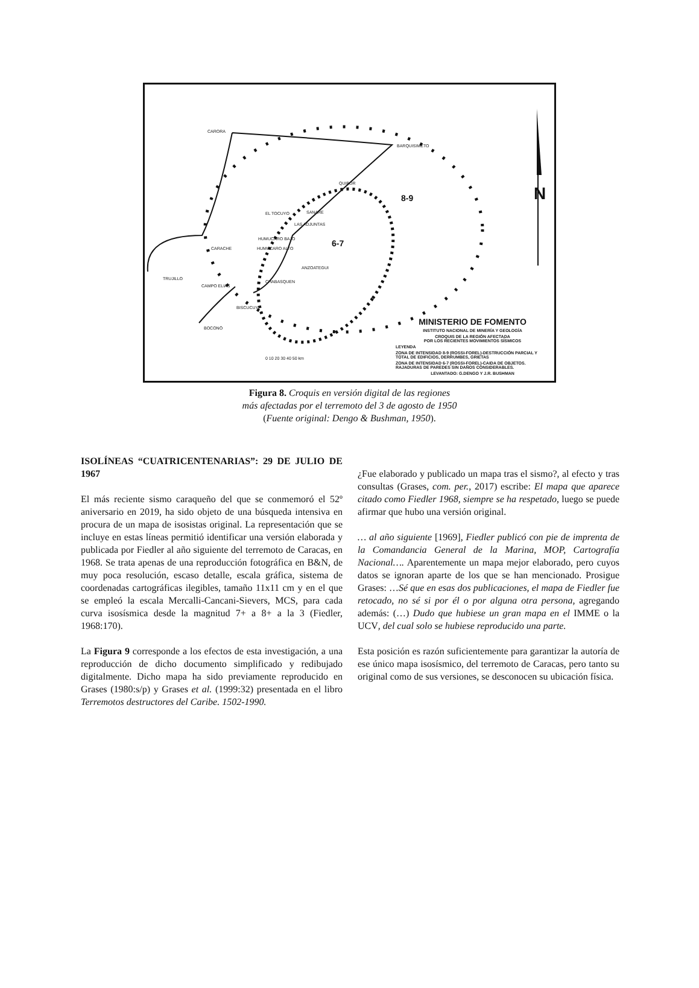CARORA
BARQUISIMETO
QUIBOR
8-9
EL TOCUYO SANARE
LAS ADJUNTAS
HUMUCARO BAJO
HUMUCARO ALTO
6-7
CARACHE
ANZOATEGUI
TRUJILLO
CAMPO ELIAS
CHABASQUEN
BISCUCUY
BOCONÓ
N
0 10 20 30 40 50 km
MINISTERIO DE FOMENTO
INSTITUTO NACIONAL DE MINERÍA Y GEOLOGÍA
CROQUIS DE LA REGIÓN AFECTADA
POR LOS RECIENTES MOVIMIENTOS SÍSMICOS
LEYENDA
ZONA DE INTENSIDAD 8-9 (ROSSI-FOREL)-DESTRUCCIÓN PARCIAL Y TOTAL DE EDIFICIOS, DERRUMBES, GRIETAS
ZONA DE INTENSIDAD 6-7 (ROSSI-FOREL)-CAIDA DE OBJETOS. RAJADURAS DE PAREDES SIN DAÑOS CONSIDERABLES.
LEVANTADO: G.DENGO Y J.R. BUSHMAN
Figura 8. Croquis en versión digital de las regiones
más afectadas por el terremoto del 3 de agosto de 1950
(Fuente original: Dengo & Bushman, 1950).
ISOLÍNEAS “CUATRICENTENARIAS”: 29 DE JULIO DE 1967
El más reciente sismo caraqueño del que se conmemoró el 52º aniversario en 2019, ha sido objeto de una búsqueda intensiva en procura de un mapa de isosistas original. La representación que se incluye en estas líneas permitió identificar una versión elaborada y publicada por Fiedler al año siguiente del terremoto de Caracas, en 1968. Se trata apenas de una reproducción fotográfica en B&N, de muy poca resolución, escaso detalle, escala gráfica, sistema de coordenadas cartográficas ilegibles, tamaño 11x11 cm y en el que se empleó la escala Mercalli-Cancani-Sievers, MCS, para cada curva isosísmica desde la magnitud 7+ a 8+ a la 3 (Fiedler, 1968:170).
La Figura 9 corresponde a los efectos de esta investigación, a una reproducción de dicho documento simplificado y redibujado digitalmente. Dicho mapa ha sido previamente reproducido en Grases (1980:s/p) y Grases et al. (1999:32) presentada en el libro Terremotos destructores del Caribe. 1502-1990.
¿Fue elaborado y publicado un mapa tras el sismo?, al efecto y tras consultas (Grases, com. per., 2017) escribe: El mapa que aparece citado como Fiedler 1968, siempre se ha respetado, luego se puede afirmar que hubo una versión original.
… al año siguiente [1969], Fiedler publicó con pie de imprenta de la Comandancia General de la Marina, MOP, Cartografía Nacional…. Aparentemente un mapa mejor elaborado, pero cuyos datos se ignoran aparte de los que se han mencionado. Prosigue Grases: …Sé que en esas dos publicaciones, el mapa de Fiedler fue retocado, no sé si por él o por alguna otra persona, agregando además: (…) Dudo que hubiese un gran mapa en el IMME o la UCV, del cual solo se hubiese reproducido una parte.
Esta posición es razón suficientemente para garantizar la autoría de ese único mapa isosísmico, del terremoto de Caracas, pero tanto su original como de sus versiones, se desconocen su ubicación física.